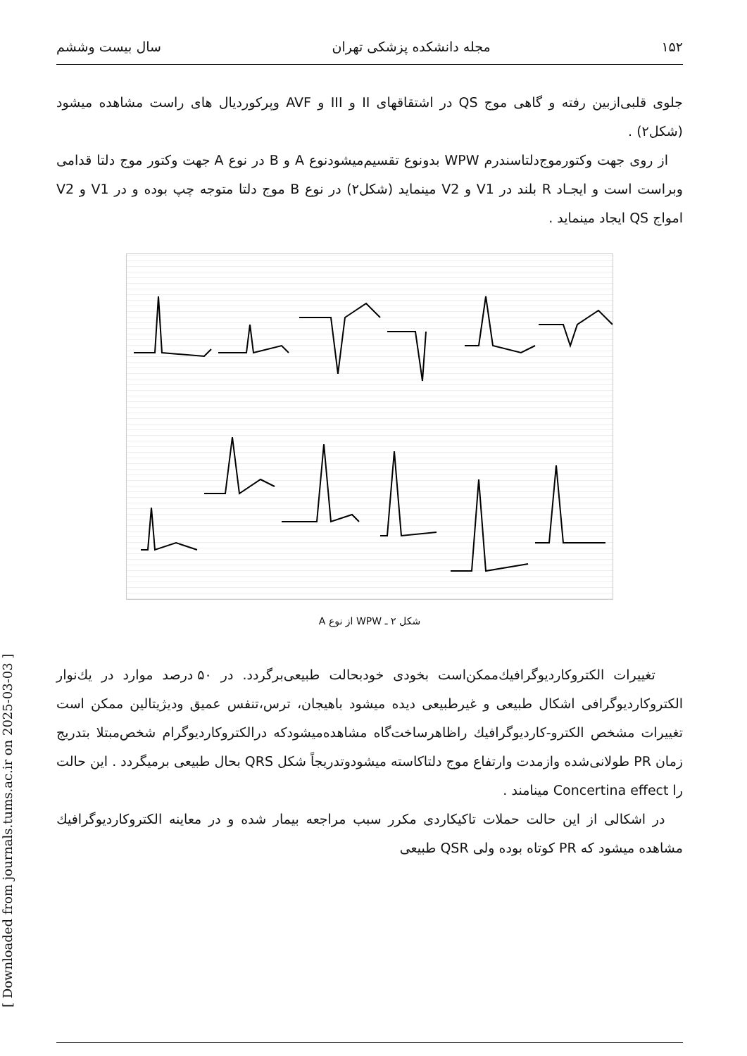[ Downloaded from journals.tums.ac.ir on 2025-03-03 ]
۱۵۲ مجله دانشکده پزشکی تهران سال بیست وششم
جلوی قلبی‌ازبین رفته و گاهی موج QS در اشتقاقهای II و III و AVF وپرکوردیال های راست مشاهده میشود (شکل۲) .
از روی جهت وکتورموج‌دلتاسندرم WPW بدونوع تقسیم‌میشودنوع A و B در نوع A جهت وکتور موج دلتا قدامی وبراست است و ایجـاد R بلند در V1 و V2 مینماید (شکل۲) در نوع B موج دلتا متوجه چپ بوده و در V1 و V2 امواج QS ایجاد مینماید .
شکل ۲ ـ WPW از نوع A
تغییرات الکتروکاردیوگرافیك‌ممکن‌است بخودی خودبحالت طبیعی‌برگردد. در ۵۰ درصد موارد در یك‌نوار الکتروکاردیوگرافی اشکال طبیعی و غیرطبیعی دیده میشود باهیجان، ترس،تنفس عمیق ودیژیتالین ممکن است تغییرات مشخص الکترو-کاردیوگرافیك راظاهرساخت‌گاه مشاهده‌میشودکه درالکتروکاردیوگرام شخص‌مبتلا بتدریج زمان PR طولانی‌شده وازمدت وارتفاع موج دلتاکاسته میشودوتدریجاً شکل QRS بحال طبیعی برمیگردد . این حالت را Concertina effect مینامند .
در اشکالی از این حالت حملات تاکیکاردی مکرر سبب مراجعه بیمار شده و در معاینه الکتروکاردیوگرافیك مشاهده میشود که PR کوتاه بوده ولی QSR طبیعی